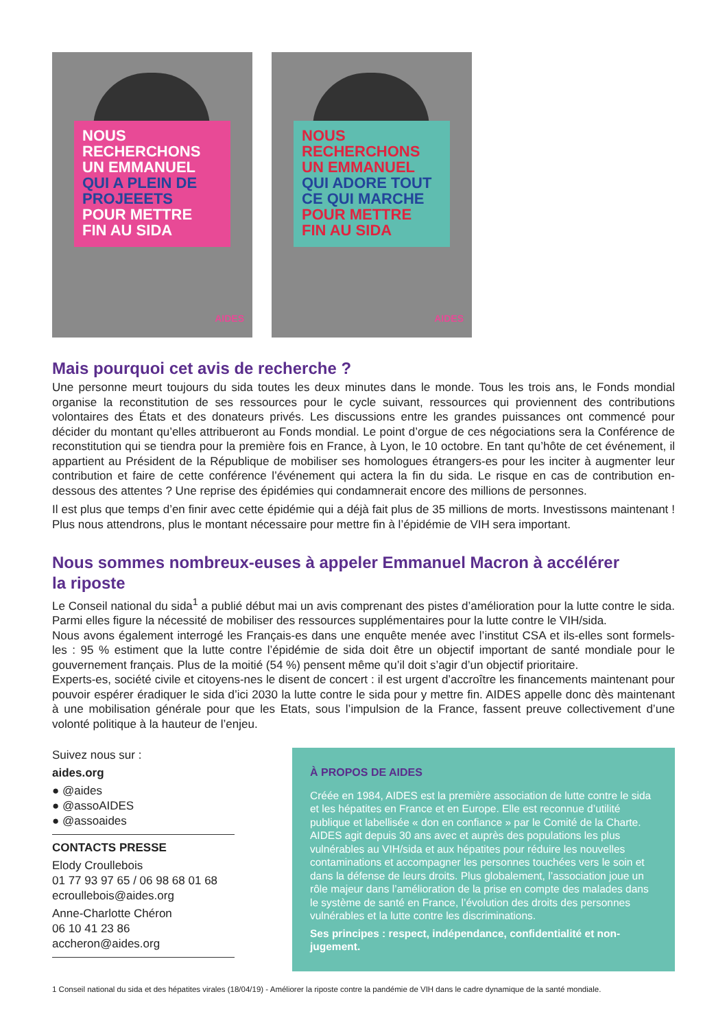NOUS RECHERCHONS
UN EMMANUEL
QUI A PLEIN DE
PROJEEETS
POUR METTRE
FIN AU SIDA
AIDES
NOUS RECHERCHONS
UN EMMANUEL
QUI ADORE TOUT
CE QUI MARCHE
POUR METTRE
FIN AU SIDA
AIDES
Mais pourquoi cet avis de recherche ?
Une personne meurt toujours du sida toutes les deux minutes dans le monde. Tous les trois ans, le Fonds mondial organise la reconstitution de ses ressources pour le cycle suivant, ressources qui proviennent des contributions volontaires des États et des donateurs privés. Les discussions entre les grandes puissances ont commencé pour décider du montant qu’elles attribueront au Fonds mondial. Le point d’orgue de ces négociations sera la Conférence de reconstitution qui se tiendra pour la première fois en France, à Lyon, le 10 octobre. En tant qu’hôte de cet événement, il appartient au Président de la République de mobiliser ses homologues étrangers-es pour les inciter à augmenter leur contribution et faire de cette conférence l’événement qui actera la fin du sida. Le risque en cas de contribution en-dessous des attentes ? Une reprise des épidémies qui condamnerait encore des millions de personnes.
Il est plus que temps d’en finir avec cette épidémie qui a déjà fait plus de 35 millions de morts. Investissons maintenant ! Plus nous attendrons, plus le montant nécessaire pour mettre fin à l’épidémie de VIH sera important.
Nous sommes nombreux-euses à appeler Emmanuel Macron à accélérer
la riposte
Le Conseil national du sida<sup>1</sup> a publié début mai un avis comprenant des pistes d’amélioration pour la lutte contre le sida. Parmi elles figure la nécessité de mobiliser des ressources supplémentaires pour la lutte contre le VIH/sida.
Nous avons également interrogé les Français-es dans une enquête menée avec l’institut CSA et ils-elles sont formels-les : 95 % estiment que la lutte contre l’épidémie de sida doit être un objectif important de santé mondiale pour le gouvernement français. Plus de la moitié (54 %) pensent même qu’il doit s’agir d’un objectif prioritaire.
Experts-es, société civile et citoyens-nes le disent de concert : il est urgent d’accroître les financements maintenant pour pouvoir espérer éradiquer le sida d’ici 2030 la lutte contre le sida pour y mettre fin. AIDES appelle donc dès maintenant à une mobilisation générale pour que les Etats, sous l’impulsion de la France, fassent preuve collectivement d’une volonté politique à la hauteur de l’enjeu.
Suivez nous sur :
aides.org
● @aides
● @assoAIDES
● @assoaides
CONTACTS PRESSE
Elody Croullebois
01 77 93 97 65 / 06 98 68 01 68
ecroullebois@aides.org
Anne-Charlotte Chéron
06 10 41 23 86
accheron@aides.org
À PROPOS DE AIDES
Créée en 1984, AIDES est la première association de lutte contre le sida et les hépatites en France et en Europe. Elle est reconnue d’utilité publique et labellisée « don en confiance » par le Comité de la Charte.
AIDES agit depuis 30 ans avec et auprès des populations les plus vulnérables au VIH/sida et aux hépatites pour réduire les nouvelles contaminations et accompagner les personnes touchées vers le soin et dans la défense de leurs droits. Plus globalement, l’association joue un rôle majeur dans l’amélioration de la prise en compte des malades dans le système de santé en France, l’évolution des droits des personnes vulnérables et la lutte contre les discriminations.
Ses principes : respect, indépendance, confidentialité et non-jugement.
1 Conseil national du sida et des hépatites virales (18/04/19) - Améliorer la riposte contre la pandémie de VIH dans le cadre dynamique de la santé mondiale.